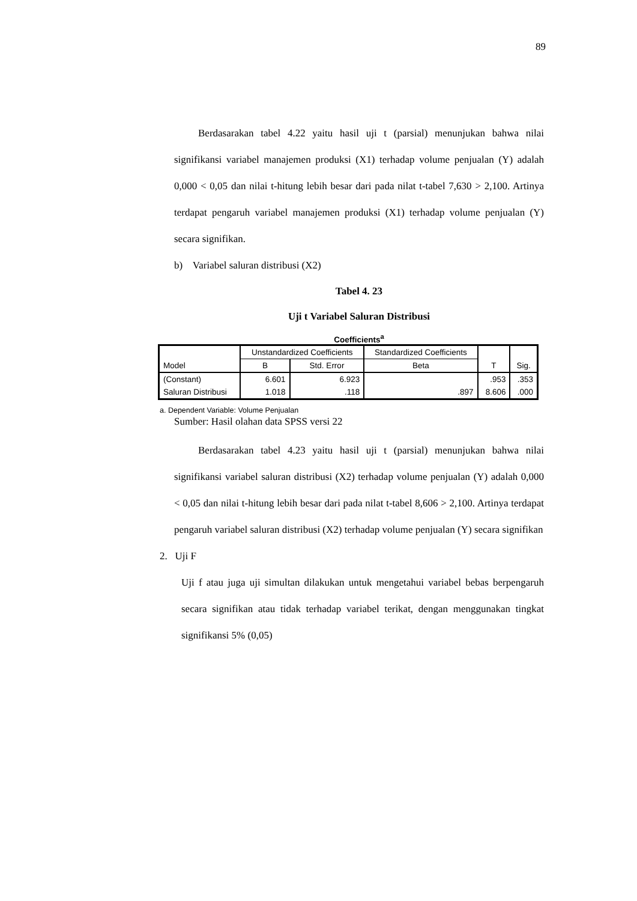89
Berdasarakan tabel 4.22 yaitu hasil uji t (parsial) menunjukan bahwa nilai signifikansi variabel manajemen produksi (X1) terhadap volume penjualan (Y) adalah 0,000 < 0,05 dan nilai t-hitung lebih besar dari pada nilat t-tabel 7,630 > 2,100. Artinya terdapat pengaruh variabel manajemen produksi (X1) terhadap volume penjualan (Y) secara signifikan.
b) Variabel saluran distribusi (X2)
Tabel 4. 23
Uji t Variabel Saluran Distribusi
Coefficients<sup>a</sup>
| Model | Unstandardized Coefficients | | Standardized Coefficients | T | Sig. |
| --- | --- | --- | --- | --- | --- |
| | B | Std. Error | Beta | | |
| (Constant) | 6.601 | 6.923 | | .953 | .353 |
| Saluran Distribusi | 1.018 | .118 | .897 | 8.606 | .000 |
a. Dependent Variable: Volume Penjualan
Sumber: Hasil olahan data SPSS versi 22
Berdasarakan tabel 4.23 yaitu hasil uji t (parsial) menunjukan bahwa nilai signifikansi variabel saluran distribusi (X2) terhadap volume penjualan (Y) adalah 0,000 < 0,05 dan nilai t-hitung lebih besar dari pada nilat t-tabel 8,606 > 2,100. Artinya terdapat pengaruh variabel saluran distribusi (X2) terhadap volume penjualan (Y) secara signifikan
2. Uji F
Uji f atau juga uji simultan dilakukan untuk mengetahui variabel bebas berpengaruh secara signifikan atau tidak terhadap variabel terikat, dengan menggunakan tingkat signifikansi 5% (0,05)